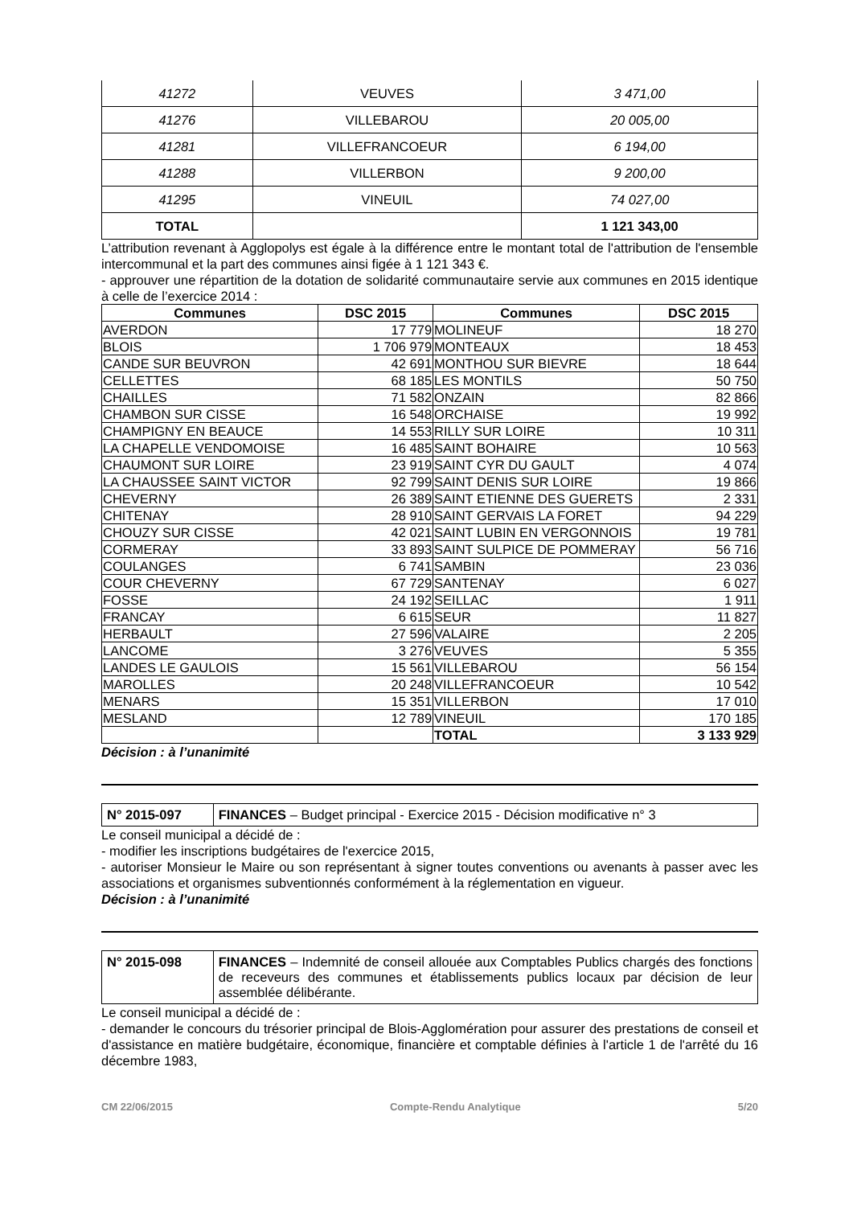| 41272 | VEUVES | 3 471,00 |
| 41276 | VILLEBAROU | 20 005,00 |
| 41281 | VILLEFRANCOEUR | 6 194,00 |
| 41288 | VILLERBON | 9 200,00 |
| 41295 | VINEUIL | 74 027,00 |
| TOTAL | | 1 121 343,00 |
L’attribution revenant à Agglopolys est égale à la différence entre le montant total de l'attribution de l'ensemble intercommunal et la part des communes ainsi figée à 1 121 343 €.
- approuver une répartition de la dotation de solidarité communautaire servie aux communes en 2015 identique à celle de l’exercice 2014 :
| Communes | DSC 2015 | Communes | DSC 2015 |
| --- | --- | --- | --- |
| AVERDON | 17 779 | MOLINEUF | 18 270 |
| BLOIS | 1 706 979 | MONTEAUX | 18 453 |
| CANDE SUR BEUVRON | 42 691 | MONTHOU SUR BIEVRE | 18 644 |
| CELLETTES | 68 185 | LES MONTILS | 50 750 |
| CHAILLES | 71 582 | ONZAIN | 82 866 |
| CHAMBON SUR CISSE | 16 548 | ORCHAISE | 19 992 |
| CHAMPIGNY EN BEAUCE | 14 553 | RILLY SUR LOIRE | 10 311 |
| LA CHAPELLE VENDOMOISE | 16 485 | SAINT BOHAIRE | 10 563 |
| CHAUMONT SUR LOIRE | 23 919 | SAINT CYR DU GAULT | 4 074 |
| LA CHAUSSEE SAINT VICTOR | 92 799 | SAINT DENIS SUR LOIRE | 19 866 |
| CHEVERNY | 26 389 | SAINT ETIENNE DES GUERETS | 2 331 |
| CHITENAY | 28 910 | SAINT GERVAIS LA FORET | 94 229 |
| CHOUZY SUR CISSE | 42 021 | SAINT LUBIN EN VERGONNOIS | 19 781 |
| CORMERAY | 33 893 | SAINT SULPICE DE POMMERAY | 56 716 |
| COULANGES | 6 741 | SAMBIN | 23 036 |
| COUR CHEVERNY | 67 729 | SANTENAY | 6 027 |
| FOSSE | 24 192 | SEILLAC | 1 911 |
| FRANCAY | 6 615 | SEUR | 11 827 |
| HERBAULT | 27 596 | VALAIRE | 2 205 |
| LANCOME | 3 276 | VEUVES | 5 355 |
| LANDES LE GAULOIS | 15 561 | VILLEBAROU | 56 154 |
| MAROLLES | 20 248 | VILLEFRANCOEUR | 10 542 |
| MENARS | 15 351 | VILLERBON | 17 010 |
| MESLAND | 12 789 | VINEUIL | 170 185 |
| | | TOTAL | 3 133 929 |
Décision : à l’unanimité
| N° 2015-097 | FINANCES – Budget principal - Exercice 2015 - Décision modificative n° 3 |
Le conseil municipal a décidé de :
- modifier les inscriptions budgétaires de l'exercice 2015,
- autoriser Monsieur le Maire ou son représentant à signer toutes conventions ou avenants à passer avec les associations et organismes subventionnés conformément à la réglementation en vigueur.
Décision : à l’unanimité
| N° 2015-098 | FINANCES – Indemnité de conseil allouée aux Comptables Publics chargés des fonctions de receveurs des communes et établissements publics locaux par décision de leur assemblée délibérante. |
Le conseil municipal a décidé de :
- demander le concours du trésorier principal de Blois-Agglomération pour assurer des prestations de conseil et d'assistance en matière budgétaire, économique, financière et comptable définies à l'article 1 de l'arrêté du 16 décembre 1983,
CM 22/06/2015 Compte-Rendu Analytique 5/20